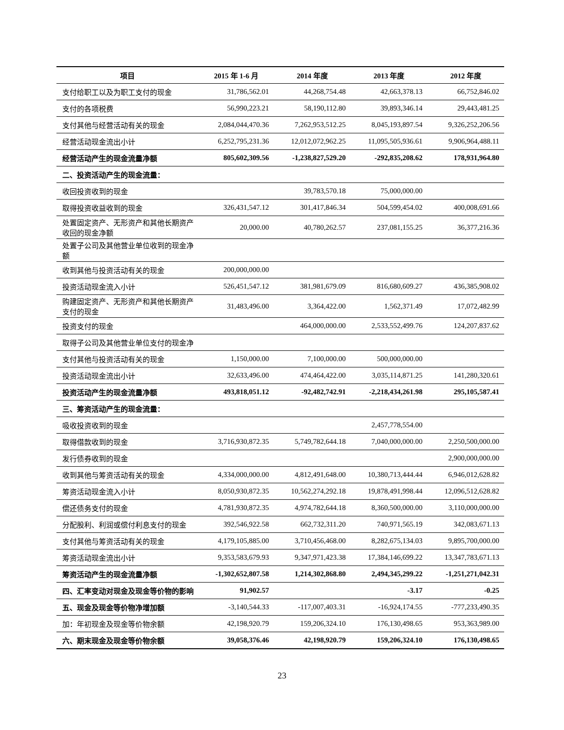| 项目 | 2015 年 1-6 月 | 2014 年度 | 2013 年度 | 2012 年度 |
| --- | --- | --- | --- | --- |
| 支付给职工以及为职工支付的现金 | 31,786,562.01 | 44,268,754.48 | 42,663,378.13 | 66,752,846.02 |
| 支付的各项税费 | 56,990,223.21 | 58,190,112.80 | 39,893,346.14 | 29,443,481.25 |
| 支付其他与经营活动有关的现金 | 2,084,044,470.36 | 7,262,953,512.25 | 8,045,193,897.54 | 9,326,252,206.56 |
| 经营活动现金流出小计 | 6,252,795,231.36 | 12,012,072,962.25 | 11,095,505,936.61 | 9,906,964,488.11 |
| 经营活动产生的现金流量净额 | 805,602,309.56 | -1,238,827,529.20 | -292,835,208.62 | 178,931,964.80 |
| 二、投资活动产生的现金流量： | | | | |
| 收回投资收到的现金 | | 39,783,570.18 | 75,000,000.00 | |
| 取得投资收益收到的现金 | 326,431,547.12 | 301,417,846.34 | 504,599,454.02 | 400,008,691.66 |
| 处置固定资产、无形资产和其他长期资产收回的现金净额 | 20,000.00 | 40,780,262.57 | 237,081,155.25 | 36,377,216.36 |
| 处置子公司及其他营业单位收到的现金净额 | | | | |
| 收到其他与投资活动有关的现金 | 200,000,000.00 | | | |
| 投资活动现金流入小计 | 526,451,547.12 | 381,981,679.09 | 816,680,609.27 | 436,385,908.02 |
| 购建固定资产、无形资产和其他长期资产支付的现金 | 31,483,496.00 | 3,364,422.00 | 1,562,371.49 | 17,072,482.99 |
| 投资支付的现金 | | 464,000,000.00 | 2,533,552,499.76 | 124,207,837.62 |
| 取得子公司及其他营业单位支付的现金净 | | | | |
| 支付其他与投资活动有关的现金 | 1,150,000.00 | 7,100,000.00 | 500,000,000.00 | |
| 投资活动现金流出小计 | 32,633,496.00 | 474,464,422.00 | 3,035,114,871.25 | 141,280,320.61 |
| 投资活动产生的现金流量净额 | 493,818,051.12 | -92,482,742.91 | -2,218,434,261.98 | 295,105,587.41 |
| 三、筹资活动产生的现金流量： | | | | |
| 吸收投资收到的现金 | | | 2,457,778,554.00 | |
| 取得借款收到的现金 | 3,716,930,872.35 | 5,749,782,644.18 | 7,040,000,000.00 | 2,250,500,000.00 |
| 发行债券收到的现金 | | | | 2,900,000,000.00 |
| 收到其他与筹资活动有关的现金 | 4,334,000,000.00 | 4,812,491,648.00 | 10,380,713,444.44 | 6,946,012,628.82 |
| 筹资活动现金流入小计 | 8,050,930,872.35 | 10,562,274,292.18 | 19,878,491,998.44 | 12,096,512,628.82 |
| 偿还债务支付的现金 | 4,781,930,872.35 | 4,974,782,644.18 | 8,360,500,000.00 | 3,110,000,000.00 |
| 分配股利、利润或偿付利息支付的现金 | 392,546,922.58 | 662,732,311.20 | 740,971,565.19 | 342,083,671.13 |
| 支付其他与筹资活动有关的现金 | 4,179,105,885.00 | 3,710,456,468.00 | 8,282,675,134.03 | 9,895,700,000.00 |
| 筹资活动现金流出小计 | 9,353,583,679.93 | 9,347,971,423.38 | 17,384,146,699.22 | 13,347,783,671.13 |
| 筹资活动产生的现金流量净额 | -1,302,652,807.58 | 1,214,302,868.80 | 2,494,345,299.22 | -1,251,271,042.31 |
| 四、汇率变动对现金及现金等价物的影响 | 91,902.57 | | -3.17 | -0.25 |
| 五、现金及现金等价物净增加额 | -3,140,544.33 | -117,007,403.31 | -16,924,174.55 | -777,233,490.35 |
| 加：年初现金及现金等价物余额 | 42,198,920.79 | 159,206,324.10 | 176,130,498.65 | 953,363,989.00 |
| 六、期末现金及现金等价物余额 | 39,058,376.46 | 42,198,920.79 | 159,206,324.10 | 176,130,498.65 |
23